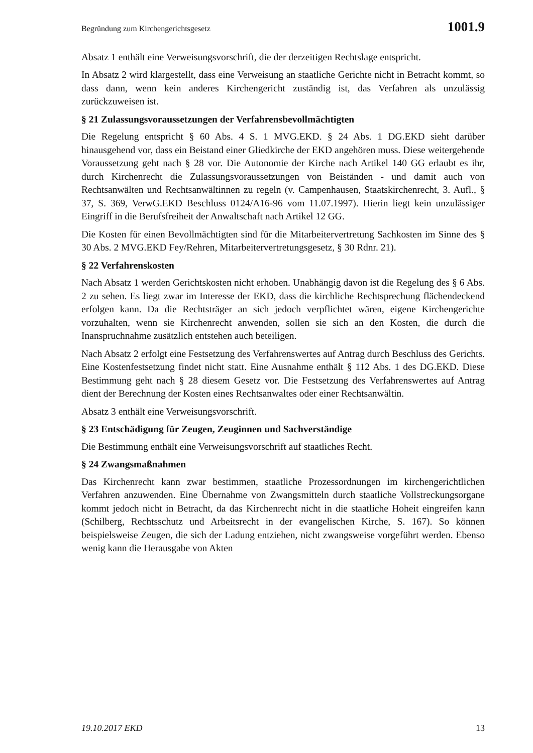Begründung zum Kirchengerichtsgesetz 1001.9
Absatz 1 enthält eine Verweisungsvorschrift, die der derzeitigen Rechtslage entspricht.
In Absatz 2 wird klargestellt, dass eine Verweisung an staatliche Gerichte nicht in Betracht kommt, so dass dann, wenn kein anderes Kirchengericht zuständig ist, das Verfahren als unzulässig zurückzuweisen ist.
§ 21 Zulassungsvoraussetzungen der Verfahrensbevollmächtigten
Die Regelung entspricht § 60 Abs. 4 S. 1 MVG.EKD. § 24 Abs. 1 DG.EKD sieht darüber hinausgehend vor, dass ein Beistand einer Gliedkirche der EKD angehören muss. Diese weitergehende Voraussetzung geht nach § 28 vor. Die Autonomie der Kirche nach Artikel 140 GG erlaubt es ihr, durch Kirchenrecht die Zulassungsvoraussetzungen von Beiständen - und damit auch von Rechtsanwälten und Rechtsanwältinnen zu regeln (v. Campenhausen, Staatskirchenrecht, 3. Aufl., § 37, S. 369, VerwG.EKD Beschluss 0124/A16-96 vom 11.07.1997). Hierin liegt kein unzulässiger Eingriff in die Berufsfreiheit der Anwaltschaft nach Artikel 12 GG.
Die Kosten für einen Bevollmächtigten sind für die Mitarbeitervertretung Sachkosten im Sinne des § 30 Abs. 2 MVG.EKD Fey/Rehren, Mitarbeitervertretungsgesetz, § 30 Rdnr. 21).
§ 22 Verfahrenskosten
Nach Absatz 1 werden Gerichtskosten nicht erhoben. Unabhängig davon ist die Regelung des § 6 Abs. 2 zu sehen. Es liegt zwar im Interesse der EKD, dass die kirchliche Rechtsprechung flächendeckend erfolgen kann. Da die Rechtsträger an sich jedoch verpflichtet wären, eigene Kirchengerichte vorzuhalten, wenn sie Kirchenrecht anwenden, sollen sie sich an den Kosten, die durch die Inanspruchnahme zusätzlich entstehen auch beteiligen.
Nach Absatz 2 erfolgt eine Festsetzung des Verfahrenswertes auf Antrag durch Beschluss des Gerichts. Eine Kostenfestsetzung findet nicht statt. Eine Ausnahme enthält § 112 Abs. 1 des DG.EKD. Diese Bestimmung geht nach § 28 diesem Gesetz vor. Die Festsetzung des Verfahrenswertes auf Antrag dient der Berechnung der Kosten eines Rechtsanwaltes oder einer Rechtsanwältin.
Absatz 3 enthält eine Verweisungsvorschrift.
§ 23 Entschädigung für Zeugen, Zeuginnen und Sachverständige
Die Bestimmung enthält eine Verweisungsvorschrift auf staatliches Recht.
§ 24 Zwangsmaßnahmen
Das Kirchenrecht kann zwar bestimmen, staatliche Prozessordnungen im kirchengerichtlichen Verfahren anzuwenden. Eine Übernahme von Zwangsmitteln durch staatliche Vollstreckungsorgane kommt jedoch nicht in Betracht, da das Kirchenrecht nicht in die staatliche Hoheit eingreifen kann (Schilberg, Rechtsschutz und Arbeitsrecht in der evangelischen Kirche, S. 167). So können beispielsweise Zeugen, die sich der Ladung entziehen, nicht zwangsweise vorgeführt werden. Ebenso wenig kann die Herausgabe von Akten
19.10.2017 EKD 13